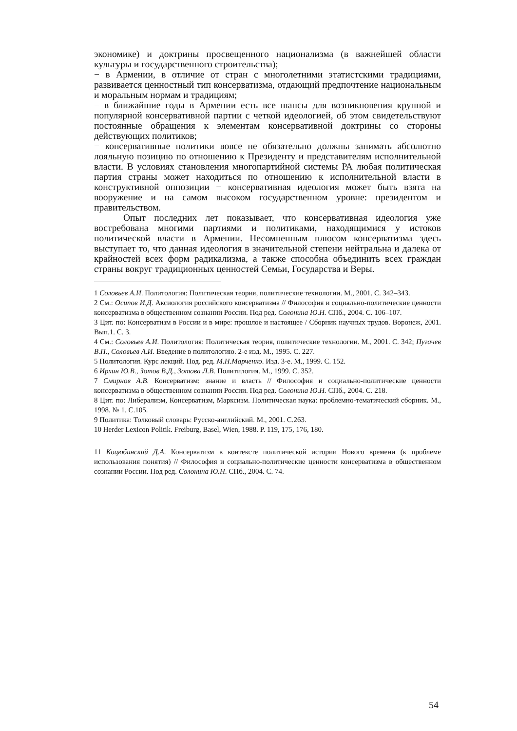экономике) и доктрины просвещенного национализма (в важнейшей области культуры и государственного строительства);
− в Армении, в отличие от стран с многолетними этатистскими традициями, развивается ценностный тип консерватизма, отдающий предпочтение национальным и моральным нормам и традициям;
− в ближайшие годы в Армении есть все шансы для возникновения крупной и популярной консервативной партии с четкой идеологией, об этом свидетельствуют постоянные обращения к элементам консервативной доктрины со стороны действующих политиков;
− консервативные политики вовсе не обязательно должны занимать абсолютно лояльную позицию по отношению к Президенту и представителям исполнительной власти. В условиях становления многопартийной системы РА любая политическая партия страны может находиться по отношению к исполнительной власти в конструктивной оппозиции − консервативная идеология может быть взята на вооружение и на самом высоком государственном уровне: президентом и правительством.
Опыт последних лет показывает, что консервативная идеология уже востребована многими партиями и политиками, находящимися у истоков политической власти в Армении. Несомненным плюсом консерватизма здесь выступает то, что данная идеология в значительной степени нейтральна и далека от крайностей всех форм радикализма, а также способна объединить всех граждан страны вокруг традиционных ценностей Семьи, Государства и Веры.
1 Соловьев А.И. Политология: Политическая теория, политические технологии. М., 2001. С. 342–343.
2 См.: Осипов И.Д. Аксиология российского консерватизма // Философия и социально-политические ценности консерватизма в общественном сознании России. Под ред. Солонина Ю.Н. СПб., 2004. С. 106–107.
3 Цит. по: Консерватизм в России и в мире: прошлое и настоящее / Сборник научных трудов. Воронеж, 2001. Вып.1. С. 3.
4 См.: Соловьев А.И. Политология: Политическая теория, политические технологии. М., 2001. С. 342; Пугачев В.П., Соловьев А.И. Введение в политологию. 2-е изд. М., 1995. С. 227.
5 Политология. Курс лекций. Под. ред. М.Н.Марченко. Изд. 3-е. М., 1999. С. 152.
6 Ирхин Ю.В., Зотов В.Д., Зотова Л.В. Политилогия. М., 1999. С. 352.
7 Смирнов А.В. Консерватизм: знание и власть // Философия и социально-политические ценности консерватизма в общественном сознании России. Под ред. Солонина Ю.Н. СПб., 2004. С. 218.
8 Цит. по: Либерализм, Консерватизм, Марксизм. Политическая наука: проблемно-тематический сборник. М., 1998. № 1. С.105.
9 Политика: Толковый словарь: Русско-английский. М., 2001. С.263.
10 Herder Lexicon Politik. Freiburg, Basel, Wien, 1988. P. 119, 175, 176, 180.
11 Коцюбинский Д.А. Консерватизм в контексте политической истории Нового времени (к проблеме использования понятия) // Философия и социально-политические ценности консерватизма в общественном сознании России. Под ред. Солонина Ю.Н. СПб., 2004. С. 74.
54